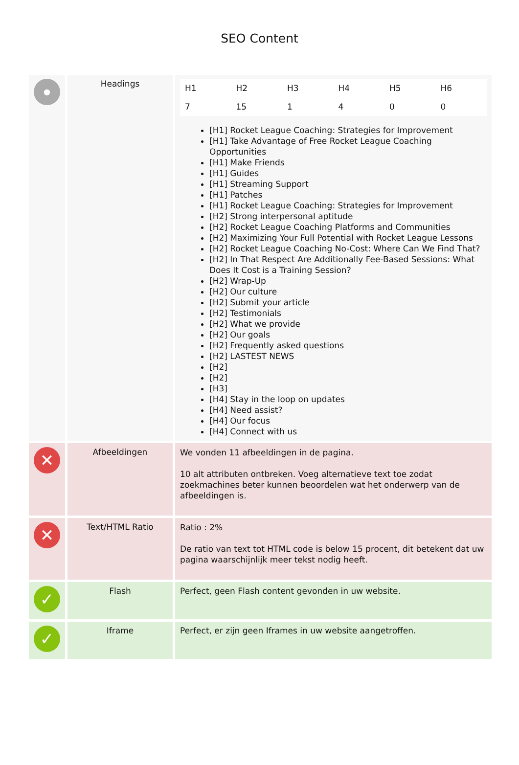SEO Content
| ● | Headings | / H1 / H2 / H3 / H4 / H5 / H6 / / 7 / 15 / 1 / 4 / 0 / 0 / [H1] Rocket League Coaching: Strategies for Improvement [H1] Take Advantage of Free Rocket League Coaching Opportunities [H1] Make Friends [H1] Guides [H1] Streaming Support [H1] Patches [H1] Rocket League Coaching: Strategies for Improvement [H2] Strong interpersonal aptitude [H2] Rocket League Coaching Platforms and Communities [H2] Maximizing Your Full Potential with Rocket League Lessons [H2] Rocket League Coaching No-Cost: Where Can We Find That? [H2] In That Respect Are Additionally Fee-Based Sessions: What Does It Cost is a Training Session? [H2] Wrap-Up [H2] Our culture [H2] Submit your article [H2] Testimonials [H2] What we provide [H2] Our goals [H2] Frequently asked questions [H2] LASTEST NEWS [H2] [H2] [H3] [H4] Stay in the loop on updates [H4] Need assist? [H4] Our focus [H4] Connect with us |
| ✕ | Afbeeldingen | We vonden 11 afbeeldingen in de pagina. 10 alt attributen ontbreken. Voeg alternatieve text toe zodat zoekmachines beter kunnen beoordelen wat het onderwerp van de afbeeldingen is. |
| ✕ | Text/HTML Ratio | Ratio : 2% De ratio van text tot HTML code is below 15 procent, dit betekent dat uw pagina waarschijnlijk meer tekst nodig heeft. |
| ✓ | Flash | Perfect, geen Flash content gevonden in uw website. |
| ✓ | Iframe | Perfect, er zijn geen Iframes in uw website aangetroffen. |